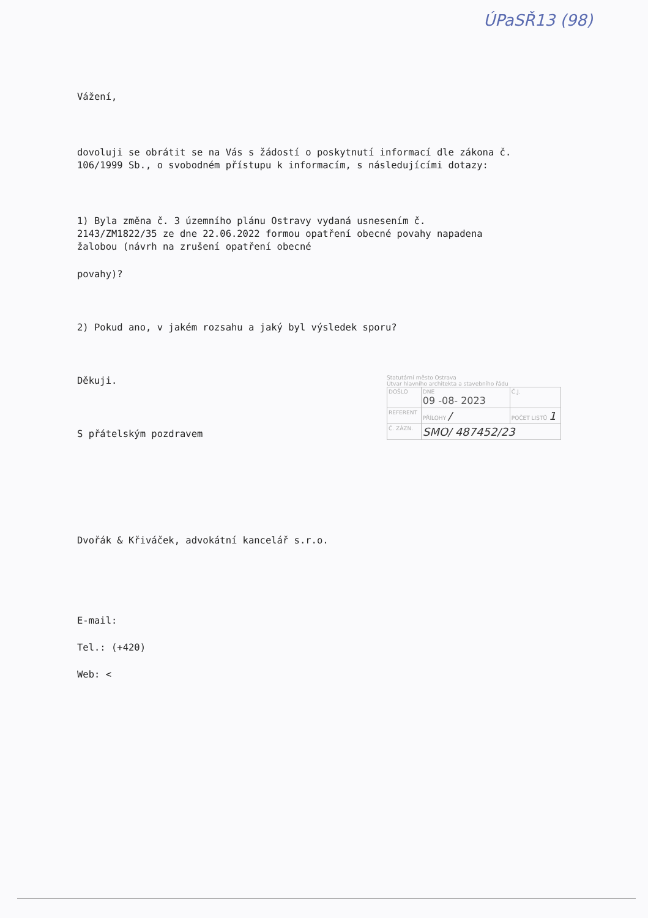ÚPaSŘ13 (98)
Vážení,
dovoluji se obrátit se na Vás s žádostí o poskytnutí informací dle zákona č.
106/1999 Sb., o svobodném přístupu k informacím, s následujícími dotazy:
1) Byla změna č. 3 územního plánu Ostravy vydaná usnesením č.
2143/ZM1822/35 ze dne 22.06.2022 formou opatření obecné povahy napadena
žalobou (návrh na zrušení opatření obecné
povahy)?
2) Pokud ano, v jakém rozsahu a jaký byl výsledek sporu?
Děkuji.
S přátelským pozdravem
Dvořák & Křiváček, advokátní kancelář s.r.o.
E-mail:
Tel.: (+420)
Web: <
Statutární město Ostrava
Útvar hlavního architekta a stavebního řádu
| DOŠLO | DNE 09 -08- 2023 | Č.J. |
| REFERENT | PŘÍLOHY / | POČET LISTŮ 1 |
| Č. ZÁZN. | SMO/ 487452/23 | |